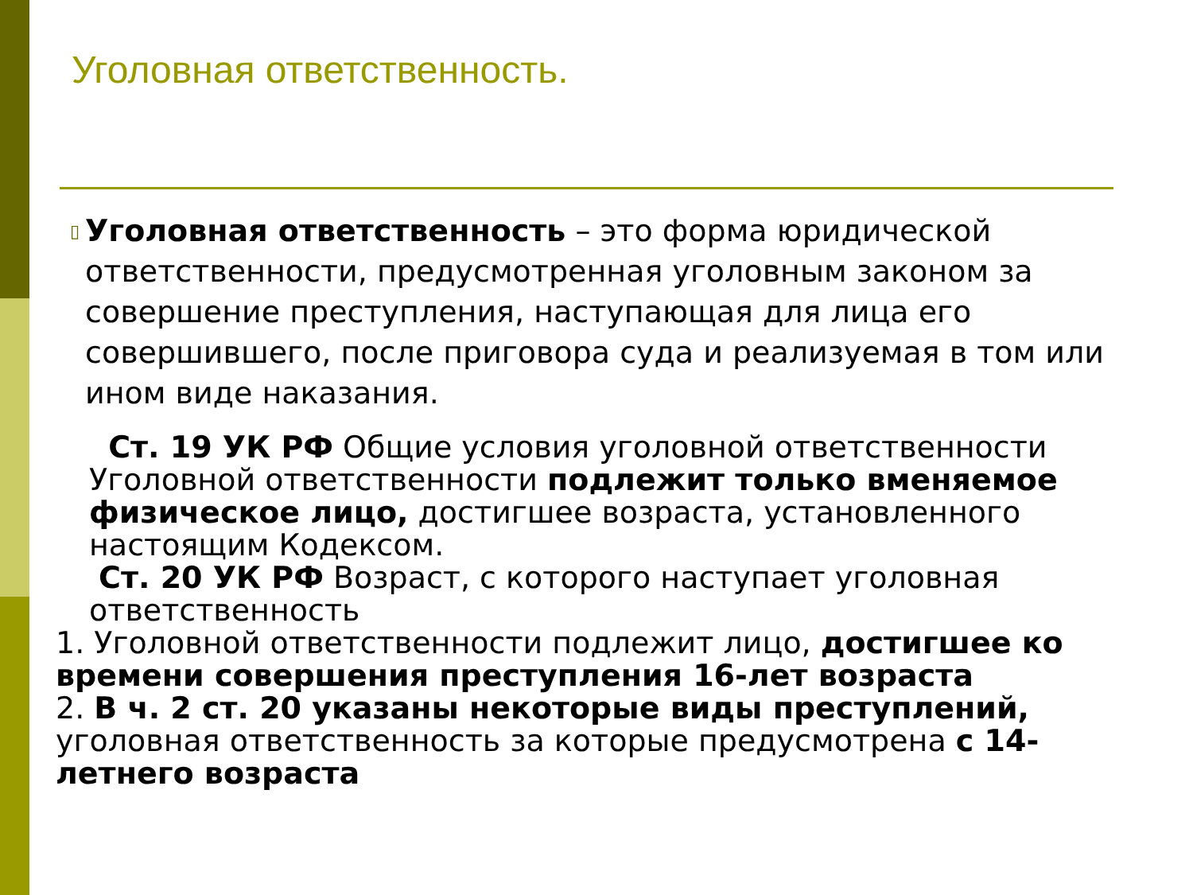Уголовная ответственность.
▯
Уголовная ответственность – это форма юридической ответственности, предусмотренная уголовным законом за совершение преступления, наступающая для лица его совершившего, после приговора суда и реализуемая в том или ином виде наказания.
Ст. 19 УК РФ Общие условия уголовной ответственности Уголовной ответственности подлежит только вменяемое физическое лицо, достигшее возраста, установленного настоящим Кодексом.
Ст. 20 УК РФ Возраст, с которого наступает уголовная ответственность
1. Уголовной ответственности подлежит лицо, достигшее ко времени совершения преступления 16-лет возраста
2. В ч. 2 ст. 20 указаны некоторые виды преступлений, уголовная ответственность за которые предусмотрена с 14-летнего возраста